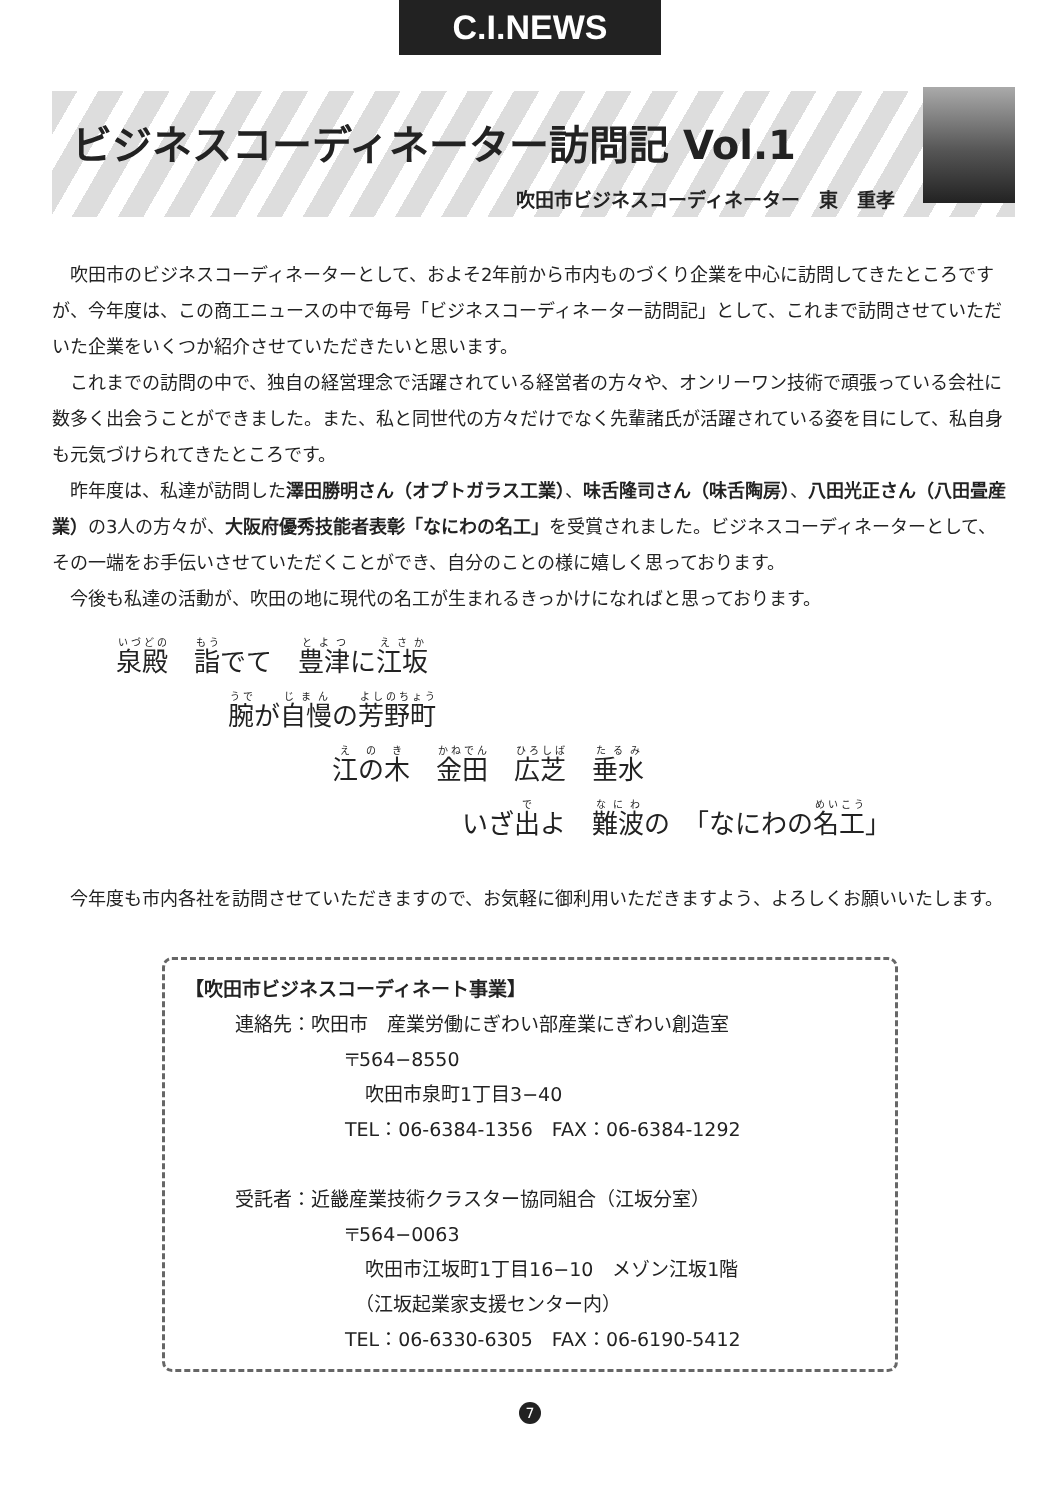C.I.NEWS
ビジネスコーディネーター訪問記 Vol.1
吹田市ビジネスコーディネーター　東　重孝
吹田市のビジネスコーディネーターとして、およそ2年前から市内ものづくり企業を中心に訪問してきたところですが、今年度は、この商工ニュースの中で毎号「ビジネスコーディネーター訪問記」として、これまで訪問させていただいた企業をいくつか紹介させていただきたいと思います。
これまでの訪問の中で、独自の経営理念で活躍されている経営者の方々や、オンリーワン技術で頑張っている会社に数多く出会うことができました。また、私と同世代の方々だけでなく先輩諸氏が活躍されている姿を目にして、私自身も元気づけられてきたところです。
昨年度は、私達が訪問した澤田勝明さん（オプトガラス工業）、味舌隆司さん（味舌陶房）、八田光正さん（八田畳産業）の3人の方々が、大阪府優秀技能者表彰「なにわの名工」を受賞されました。ビジネスコーディネーターとして、その一端をお手伝いさせていただくことができ、自分のことの様に嬉しく思っております。
今後も私達の活動が、吹田の地に現代の名工が生まれるきっかけになればと思っております。
泉殿　詣でて　豊津に江坂
腕が自慢の芳野町
江の木　金田　広芝　垂水
いざ出よ　難波の　「なにわの名工」
今年度も市内各社を訪問させていただきますので、お気軽に御利用いただきますよう、よろしくお願いいたします。
【吹田市ビジネスコーディネート事業】
連絡先：吹田市　産業労働にぎわい部産業にぎわい創造室
〒564−8550
吹田市泉町1丁目3−40
TEL：06-6384-1356　FAX：06-6384-1292
受託者：近畿産業技術クラスター協同組合（江坂分室）
〒564−0063
吹田市江坂町1丁目16−10　メゾン江坂1階
（江坂起業家支援センター内）
TEL：06-6330-6305　FAX：06-6190-5412
7